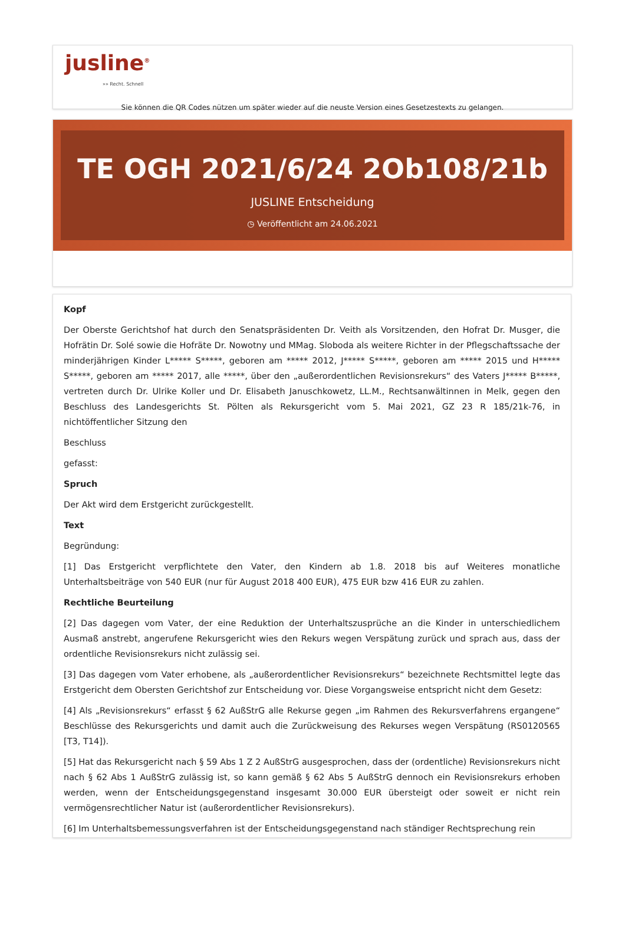jusline<sup>®</sup>
»» Recht. Schnell
Sie können die QR Codes nützen um später wieder auf die neuste Version eines Gesetzestexts zu gelangen.
TE OGH 2021/6/24 2Ob108/21b
JUSLINE Entscheidung
◷ Veröffentlicht am 24.06.2021
Kopf
Der Oberste Gerichtshof hat durch den Senatspräsidenten Dr. Veith als Vorsitzenden, den Hofrat Dr. Musger, die Hofrätin Dr. Solé sowie die Hofräte Dr. Nowotny und MMag. Sloboda als weitere Richter in der Pflegschaftssache der minderjährigen Kinder L***** S*****, geboren am ***** 2012, J***** S*****, geboren am ***** 2015 und H***** S*****, geboren am ***** 2017, alle *****, über den „außerordentlichen Revisionsrekurs“ des Vaters J***** B*****, vertreten durch Dr. Ulrike Koller und Dr. Elisabeth Januschkowetz, LL.M., Rechtsanwältinnen in Melk, gegen den Beschluss des Landesgerichts St. Pölten als Rekursgericht vom 5. Mai 2021, GZ 23 R 185/21k-76, in nichtöffentlicher Sitzung den
Beschluss
gefasst:
Spruch
Der Akt wird dem Erstgericht zurückgestellt.
Text
Begründung:
[1] Das Erstgericht verpflichtete den Vater, den Kindern ab 1.8. 2018 bis auf Weiteres monatliche Unterhaltsbeiträge von 540 EUR (nur für August 2018 400 EUR), 475 EUR bzw 416 EUR zu zahlen.
Rechtliche Beurteilung
[2] Das dagegen vom Vater, der eine Reduktion der Unterhaltszusprüche an die Kinder in unterschiedlichem Ausmaß anstrebt, angerufene Rekursgericht wies den Rekurs wegen Verspätung zurück und sprach aus, dass der ordentliche Revisionsrekurs nicht zulässig sei.
[3] Das dagegen vom Vater erhobene, als „außerordentlicher Revisionsrekurs“ bezeichnete Rechtsmittel legte das Erstgericht dem Obersten Gerichtshof zur Entscheidung vor. Diese Vorgangsweise entspricht nicht dem Gesetz:
[4] Als „Revisionsrekurs“ erfasst § 62 AußStrG alle Rekurse gegen „im Rahmen des Rekursverfahrens ergangene“ Beschlüsse des Rekursgerichts und damit auch die Zurückweisung des Rekurses wegen Verspätung (RS0120565 [T3, T14]).
[5] Hat das Rekursgericht nach § 59 Abs 1 Z 2 AußStrG ausgesprochen, dass der (ordentliche) Revisionsrekurs nicht nach § 62 Abs 1 AußStrG zulässig ist, so kann gemäß § 62 Abs 5 AußStrG dennoch ein Revisionsrekurs erhoben werden, wenn der Entscheidungsgegenstand insgesamt 30.000 EUR übersteigt oder soweit er nicht rein vermögensrechtlicher Natur ist (außerordentlicher Revisionsrekurs).
[6] Im Unterhaltsbemessungsverfahren ist der Entscheidungsgegenstand nach ständiger Rechtsprechung rein